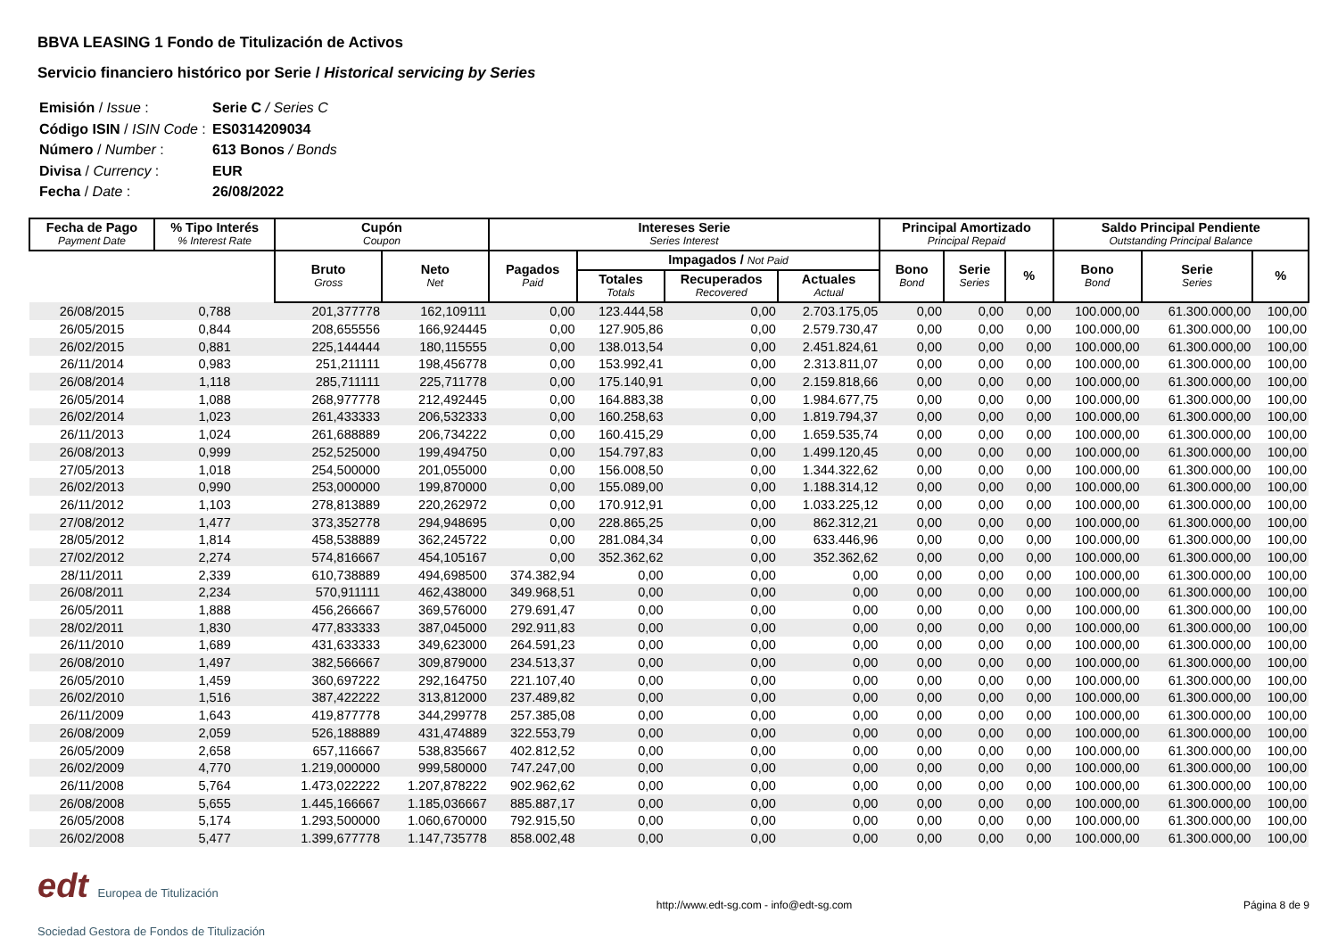BBVA LEASING 1 Fondo de Titulización de Activos
Servicio financiero histórico por Serie / Historical servicing by Series
| Emisión / Issue : | Serie C / Series C |
| Código ISIN / ISIN Code : | ES0314209034 |
| Número / Number : | 613 Bonos / Bonds |
| Divisa / Currency : | EUR |
| Fecha / Date : | 26/08/2022 |
| Fecha de Pago Payment Date | % Tipo Interés % Interest Rate | Cupón Coupon | | Intereses Serie Series Interest | | | | Principal Amortizado Principal Repaid | | | Saldo Principal Pendiente Outstanding Principal Balance | | |
| --- | --- | --- | --- | --- | --- | --- | --- | --- | --- | --- | --- | --- | --- |
| | | Bruto Gross | Neto Net | Pagados Paid | Impagados / Not Paid | | | Bono Bond | Serie Series | % | Bono Bond | Serie Series | % |
| | | | | | Totales Totals | Recuperados Recovered | Actuales Actual | | | | | | |
| 26/08/2015 | 0,788 | 201,377778 | 162,109111 | 0,00 | 123.444,58 | 0,00 | 2.703.175,05 | 0,00 | 0,00 | 0,00 | 100.000,00 | 61.300.000,00 | 100,00 |
| 26/05/2015 | 0,844 | 208,655556 | 166,924445 | 0,00 | 127.905,86 | 0,00 | 2.579.730,47 | 0,00 | 0,00 | 0,00 | 100.000,00 | 61.300.000,00 | 100,00 |
| 26/02/2015 | 0,881 | 225,144444 | 180,115555 | 0,00 | 138.013,54 | 0,00 | 2.451.824,61 | 0,00 | 0,00 | 0,00 | 100.000,00 | 61.300.000,00 | 100,00 |
| 26/11/2014 | 0,983 | 251,211111 | 198,456778 | 0,00 | 153.992,41 | 0,00 | 2.313.811,07 | 0,00 | 0,00 | 0,00 | 100.000,00 | 61.300.000,00 | 100,00 |
| 26/08/2014 | 1,118 | 285,711111 | 225,711778 | 0,00 | 175.140,91 | 0,00 | 2.159.818,66 | 0,00 | 0,00 | 0,00 | 100.000,00 | 61.300.000,00 | 100,00 |
| 26/05/2014 | 1,088 | 268,977778 | 212,492445 | 0,00 | 164.883,38 | 0,00 | 1.984.677,75 | 0,00 | 0,00 | 0,00 | 100.000,00 | 61.300.000,00 | 100,00 |
| 26/02/2014 | 1,023 | 261,433333 | 206,532333 | 0,00 | 160.258,63 | 0,00 | 1.819.794,37 | 0,00 | 0,00 | 0,00 | 100.000,00 | 61.300.000,00 | 100,00 |
| 26/11/2013 | 1,024 | 261,688889 | 206,734222 | 0,00 | 160.415,29 | 0,00 | 1.659.535,74 | 0,00 | 0,00 | 0,00 | 100.000,00 | 61.300.000,00 | 100,00 |
| 26/08/2013 | 0,999 | 252,525000 | 199,494750 | 0,00 | 154.797,83 | 0,00 | 1.499.120,45 | 0,00 | 0,00 | 0,00 | 100.000,00 | 61.300.000,00 | 100,00 |
| 27/05/2013 | 1,018 | 254,500000 | 201,055000 | 0,00 | 156.008,50 | 0,00 | 1.344.322,62 | 0,00 | 0,00 | 0,00 | 100.000,00 | 61.300.000,00 | 100,00 |
| 26/02/2013 | 0,990 | 253,000000 | 199,870000 | 0,00 | 155.089,00 | 0,00 | 1.188.314,12 | 0,00 | 0,00 | 0,00 | 100.000,00 | 61.300.000,00 | 100,00 |
| 26/11/2012 | 1,103 | 278,813889 | 220,262972 | 0,00 | 170.912,91 | 0,00 | 1.033.225,12 | 0,00 | 0,00 | 0,00 | 100.000,00 | 61.300.000,00 | 100,00 |
| 27/08/2012 | 1,477 | 373,352778 | 294,948695 | 0,00 | 228.865,25 | 0,00 | 862.312,21 | 0,00 | 0,00 | 0,00 | 100.000,00 | 61.300.000,00 | 100,00 |
| 28/05/2012 | 1,814 | 458,538889 | 362,245722 | 0,00 | 281.084,34 | 0,00 | 633.446,96 | 0,00 | 0,00 | 0,00 | 100.000,00 | 61.300.000,00 | 100,00 |
| 27/02/2012 | 2,274 | 574,816667 | 454,105167 | 0,00 | 352.362,62 | 0,00 | 352.362,62 | 0,00 | 0,00 | 0,00 | 100.000,00 | 61.300.000,00 | 100,00 |
| 28/11/2011 | 2,339 | 610,738889 | 494,698500 | 374.382,94 | 0,00 | 0,00 | 0,00 | 0,00 | 0,00 | 0,00 | 100.000,00 | 61.300.000,00 | 100,00 |
| 26/08/2011 | 2,234 | 570,911111 | 462,438000 | 349.968,51 | 0,00 | 0,00 | 0,00 | 0,00 | 0,00 | 0,00 | 100.000,00 | 61.300.000,00 | 100,00 |
| 26/05/2011 | 1,888 | 456,266667 | 369,576000 | 279.691,47 | 0,00 | 0,00 | 0,00 | 0,00 | 0,00 | 0,00 | 100.000,00 | 61.300.000,00 | 100,00 |
| 28/02/2011 | 1,830 | 477,833333 | 387,045000 | 292.911,83 | 0,00 | 0,00 | 0,00 | 0,00 | 0,00 | 0,00 | 100.000,00 | 61.300.000,00 | 100,00 |
| 26/11/2010 | 1,689 | 431,633333 | 349,623000 | 264.591,23 | 0,00 | 0,00 | 0,00 | 0,00 | 0,00 | 0,00 | 100.000,00 | 61.300.000,00 | 100,00 |
| 26/08/2010 | 1,497 | 382,566667 | 309,879000 | 234.513,37 | 0,00 | 0,00 | 0,00 | 0,00 | 0,00 | 0,00 | 100.000,00 | 61.300.000,00 | 100,00 |
| 26/05/2010 | 1,459 | 360,697222 | 292,164750 | 221.107,40 | 0,00 | 0,00 | 0,00 | 0,00 | 0,00 | 0,00 | 100.000,00 | 61.300.000,00 | 100,00 |
| 26/02/2010 | 1,516 | 387,422222 | 313,812000 | 237.489,82 | 0,00 | 0,00 | 0,00 | 0,00 | 0,00 | 0,00 | 100.000,00 | 61.300.000,00 | 100,00 |
| 26/11/2009 | 1,643 | 419,877778 | 344,299778 | 257.385,08 | 0,00 | 0,00 | 0,00 | 0,00 | 0,00 | 0,00 | 100.000,00 | 61.300.000,00 | 100,00 |
| 26/08/2009 | 2,059 | 526,188889 | 431,474889 | 322.553,79 | 0,00 | 0,00 | 0,00 | 0,00 | 0,00 | 0,00 | 100.000,00 | 61.300.000,00 | 100,00 |
| 26/05/2009 | 2,658 | 657,116667 | 538,835667 | 402.812,52 | 0,00 | 0,00 | 0,00 | 0,00 | 0,00 | 0,00 | 100.000,00 | 61.300.000,00 | 100,00 |
| 26/02/2009 | 4,770 | 1.219,000000 | 999,580000 | 747.247,00 | 0,00 | 0,00 | 0,00 | 0,00 | 0,00 | 0,00 | 100.000,00 | 61.300.000,00 | 100,00 |
| 26/11/2008 | 5,764 | 1.473,022222 | 1.207,878222 | 902.962,62 | 0,00 | 0,00 | 0,00 | 0,00 | 0,00 | 0,00 | 100.000,00 | 61.300.000,00 | 100,00 |
| 26/08/2008 | 5,655 | 1.445,166667 | 1.185,036667 | 885.887,17 | 0,00 | 0,00 | 0,00 | 0,00 | 0,00 | 0,00 | 100.000,00 | 61.300.000,00 | 100,00 |
| 26/05/2008 | 5,174 | 1.293,500000 | 1.060,670000 | 792.915,50 | 0,00 | 0,00 | 0,00 | 0,00 | 0,00 | 0,00 | 100.000,00 | 61.300.000,00 | 100,00 |
| 26/02/2008 | 5,477 | 1.399,677778 | 1.147,735778 | 858.002,48 | 0,00 | 0,00 | 0,00 | 0,00 | 0,00 | 0,00 | 100.000,00 | 61.300.000,00 | 100,00 |
edt Europea de Titulización
Sociedad Gestora de Fondos de Titulización
http://www.edt-sg.com - info@edt-sg.com
Página 8 de 9